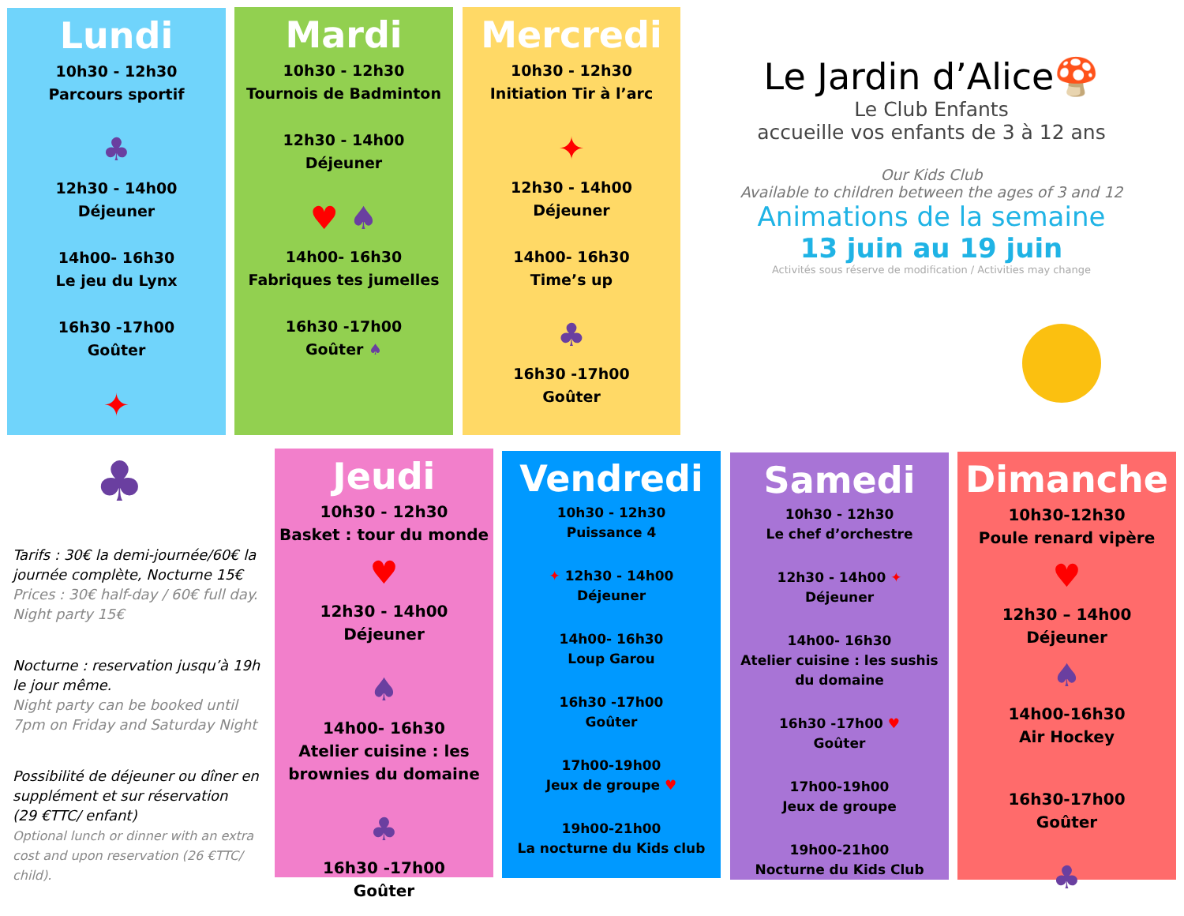Lundi
10h30 - 12h30
Parcours sportif
♣
12h30 - 14h00
Déjeuner
14h00- 16h30
Le jeu du Lynx
16h30 -17h00
Goûter
✦
Mardi
10h30 - 12h30
Tournois de Badminton
12h30 - 14h00
Déjeuner
♥ ♠
14h00- 16h30
Fabriques tes jumelles
16h30 -17h00
Goûter ♠
Mercredi
10h30 - 12h30
Initiation Tir à l’arc
✦
12h30 - 14h00
Déjeuner
14h00- 16h30
Time’s up
♣
16h30 -17h00
Goûter
Le Jardin d’Alice🍄
Le Club Enfants
accueille vos enfants de 3 à 12 ans
Our Kids Club
Available to children between the ages of 3 and 12
Animations de la semaine
13 juin au 19 juin
Activités sous réserve de modification / Activities may change
♣
Tarifs : 30€ la demi-journée/60€ la journée complète, Nocturne 15€
Prices : 30€ half-day / 60€ full day. Night party 15€
Nocturne : reservation jusqu’à 19h le jour même.
Night party can be booked until 7pm on Friday and Saturday Night
Possibilité de déjeuner ou dîner en supplément et sur réservation
(29 €TTC/ enfant)
Optional lunch or dinner with an extra cost and upon reservation (26 €TTC/ child).
Jeudi
10h30 - 12h30
Basket : tour du monde
♥
12h30 - 14h00
Déjeuner
♠
14h00- 16h30
Atelier cuisine : les brownies du domaine
♣
16h30 -17h00
Goûter
Vendredi
10h30 - 12h30
Puissance 4
✦ 12h30 - 14h00
Déjeuner
14h00- 16h30
Loup Garou
16h30 -17h00
Goûter
17h00-19h00
Jeux de groupe ♥
19h00-21h00
La nocturne du Kids club
Samedi
10h30 - 12h30
Le chef d’orchestre
12h30 - 14h00 ✦
Déjeuner
14h00- 16h30
Atelier cuisine : les sushis du domaine
16h30 -17h00 ♥
Goûter
17h00-19h00
Jeux de groupe
19h00-21h00
Nocturne du Kids Club
Dimanche
10h30-12h30
Poule renard vipère
♥
12h30 – 14h00
Déjeuner
♠
14h00-16h30
Air Hockey
16h30-17h00
Goûter
♣